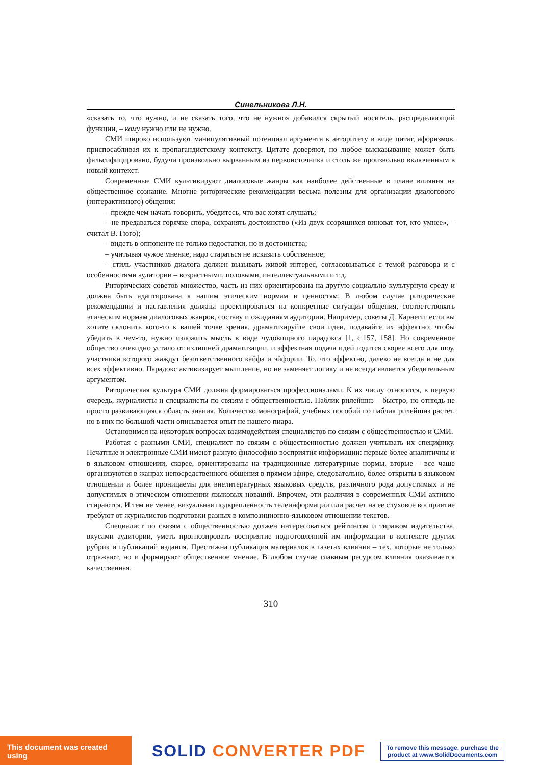Синельникова Л.Н.
«сказать то, что нужно, и не сказать того, что не нужно» добавился скрытый носитель, распределяющий функции, – кому нужно или не нужно.
СМИ широко используют манипулятивный потенциал аргумента к авторитету в виде цитат, афоризмов, приспосабливая их к пропагандистскому контексту. Цитате доверяют, но любое высказывание может быть фальсифицировано, будучи произвольно вырванным из первоисточника и столь же произвольно включенным в новый контекст.
Современные СМИ культивируют диалоговые жанры как наиболее действенные в плане влияния на общественное сознание. Многие риторические рекомендации весьма полезны для организации диалогового (интерактивного) общения:
– прежде чем начать говорить, убедитесь, что вас хотят слушать;
– не предаваться горячке спора, сохранять достоинство («Из двух ссорящихся виноват тот, кто умнее», – считал В. Гюго);
– видеть в оппоненте не только недостатки, но и достоинства;
– учитывая чужое мнение, надо стараться не исказить собственное;
– стиль участников диалога должен вызывать живой интерес, согласовываться с темой разговора и с особенностями аудитории – возрастными, половыми, интеллектуальными и т.д.
Риторических советов множество, часть из них ориентирована на другую социально-культурную среду и должна быть адаптирована к нашим этическим нормам и ценностям. В любом случае риторические рекомендации и наставления должны проектироваться на конкретные ситуации общения, соответствовать этическим нормам диалоговых жанров, составу и ожиданиям аудитории. Например, советы Д. Карнеги: если вы хотите склонить кого-то к вашей точке зрения, драматизируйте свои идеи, подавайте их эффектно; чтобы убедить в чем-то, нужно изложить мысль в виде чудовищного парадокса [1, с.157, 158]. Но современное общество очевидно устало от излишней драматизации, и эффектная подача идей годится скорее всего для шоу, участники которого жаждут безответственного кайфа и эйфории. То, что эффектно, далеко не всегда и не для всех эффективно. Парадокс активизирует мышление, но не заменяет логику и не всегда является убедительным аргументом.
Риторическая культура СМИ должна формироваться профессионалами. К их числу относятся, в первую очередь, журналисты и специалисты по связям с общественностью. Паблик рилейшнз – быстро, но отнюдь не просто развивающаяся область знаиия. Количество монографий, учебных пособий по паблик рилейшнз растет, но в них по большой части описывается опыт не нашего пиара.
Остановимся на иекоторых вопросах взаимодействия специалистов по связям с общественностью и СМИ.
Работая с разными СМИ, специалист по связям с общественностью должен учитывать их специфику. Печатные и электронные СМИ имеют разную фнлософию восприятия информации: первые более аналитичны и в языковом отношеиии, скорее, ориентированы на традиционные литературные нормы, вторые – все чаще организуются в жанрах непосредственного общения в прямом эфире, следовательно, более открыты в языковом отношении и более проницаемы для внелитературных языковых средств, различного рода допустимых и не допустимых в этическом отношении языковых новаций. Впрочем, эти различия в современных СМИ активно стираются. И тем не менее, визуальная подкрепленность телеинформации или расчет на ее слуховое восприятие требуют от журналистов подготовки разных в композиционно-языковом отношении текстов.
Специалист по связям с общественностью должен интересоваться рейтингом и тиражом издательства, вкусами аудитории, уметь прогнозировать восприятие подготовленной им информации в контексте других рубрик и публикаций издания. Престижна публикация материалов в газетах влияния – тех, которые не только отражают, но и формируют общественное мнение. В любом случае главным ресурсом влияния оказывается качественная,
310
This document was created using
SOLID CONVERTER PDF
To remove this message, purchase the
product at www.SolidDocuments.com